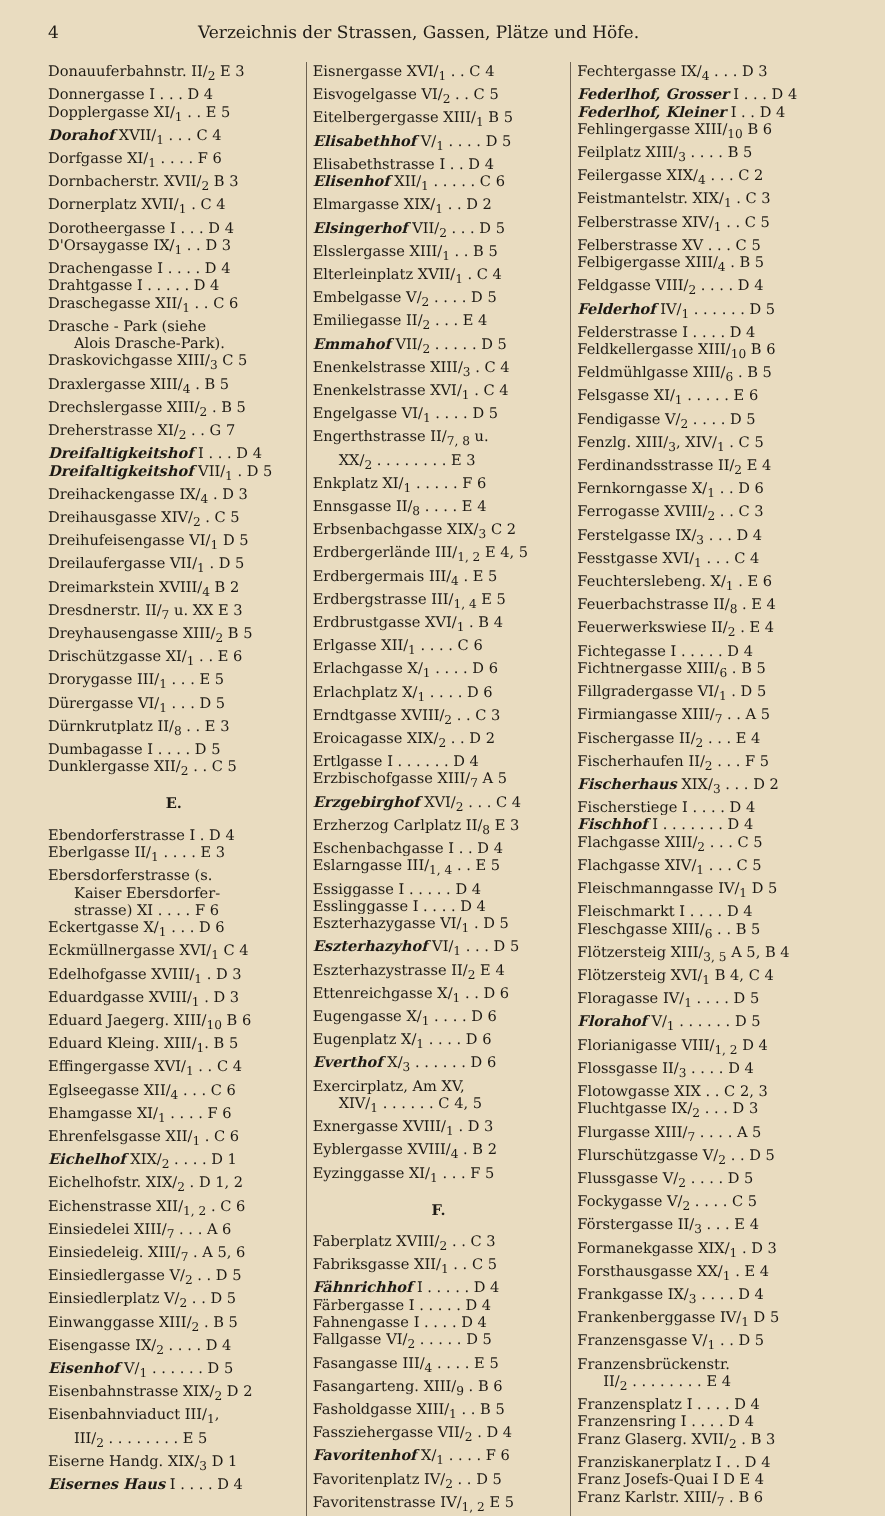4 Verzeichnis der Strassen, Gassen, Plätze und Höfe.
Donauuferbahnstr. II/<sub>2</sub> E 3
Donnergasse I . . . D 4
Dopplergasse XI/<sub>1</sub> . . E 5
Dorahof XVII/<sub>1</sub> . . . C 4
Dorfgasse XI/<sub>1</sub> . . . . F 6
Dornbacherstr. XVII/<sub>2</sub> B 3
Dornerplatz XVII/<sub>1</sub> . C 4
Dorotheergasse I . . . D 4
D'Orsaygasse IX/<sub>1</sub> . . D 3
Drachengasse I . . . . D 4
Drahtgasse I . . . . . D 4
Draschegasse XII/<sub>1</sub> . . C 6
Drasche - Park (siehe
Alois Drasche-Park).
Draskovichgasse XIII/<sub>3</sub> C 5
Draxlergasse XIII/<sub>4</sub> . B 5
Drechslergasse XIII/<sub>2</sub> . B 5
Dreherstrasse XI/<sub>2</sub> . . G 7
Dreifaltigkeitshof I . . . D 4
Dreifaltigkeitshof VII/<sub>1</sub> . D 5
Dreihackengasse IX/<sub>4</sub> . D 3
Dreihausgasse XIV/<sub>2</sub> . C 5
Dreihufeisengasse VI/<sub>1</sub> D 5
Dreilaufergasse VII/<sub>1</sub> . D 5
Dreimarkstein XVIII/<sub>4</sub> B 2
Dresdnerstr. II/<sub>7</sub> u. XX E 3
Dreyhausengasse XIII/<sub>2</sub> B 5
Drischützgasse XI/<sub>1</sub> . . E 6
Drorygasse III/<sub>1</sub> . . . E 5
Dürergasse VI/<sub>1</sub> . . . D 5
Dürnkrutplatz II/<sub>8</sub> . . E 3
Dumbagasse I . . . . D 5
Dunklergasse XII/<sub>2</sub> . . C 5
E.
Ebendorferstrasse I . D 4
Eberlgasse II/<sub>1</sub> . . . . E 3
Ebersdorferstrasse (s.
Kaiser Ebersdorfer-
strasse) XI . . . . F 6
Eckertgasse X/<sub>1</sub> . . . D 6
Eckmüllnergasse XVI/<sub>1</sub> C 4
Edelhofgasse XVIII/<sub>1</sub> . D 3
Eduardgasse XVIII/<sub>1</sub> . D 3
Eduard Jaegerg. XIII/<sub>10</sub> B 6
Eduard Kleing. XIII/<sub>1</sub>. B 5
Effingergasse XVI/<sub>1</sub> . . C 4
Eglseegasse XII/<sub>4</sub> . . . C 6
Ehamgasse XI/<sub>1</sub> . . . . F 6
Ehrenfelsgasse XII/<sub>1</sub> . C 6
Eichelhof XIX/<sub>2</sub> . . . . D 1
Eichelhofstr. XIX/<sub>2</sub> . D 1, 2
Eichenstrasse XII/<sub>1, 2</sub> . C 6
Einsiedelei XIII/<sub>7</sub> . . . A 6
Einsiedeleig. XIII/<sub>7</sub> . A 5, 6
Einsiedlergasse V/<sub>2</sub> . . D 5
Einsiedlerplatz V/<sub>2</sub> . . D 5
Einwanggasse XIII/<sub>2</sub> . B 5
Eisengasse IX/<sub>2</sub> . . . . D 4
Eisenhof V/<sub>1</sub> . . . . . . D 5
Eisenbahnstrasse XIX/<sub>2</sub> D 2
Eisenbahnviaduct III/<sub>1</sub>,
III/<sub>2</sub> . . . . . . . . E 5
Eiserne Handg. XIX/<sub>3</sub> D 1
Eisernes Haus I . . . . D 4
Eisnergasse XVI/<sub>1</sub> . . C 4
Eisvogelgasse VI/<sub>2</sub> . . C 5
Eitelbergergasse XIII/<sub>1</sub> B 5
Elisabethhof V/<sub>1</sub> . . . . D 5
Elisabethstrasse I . . D 4
Elisenhof XII/<sub>1</sub> . . . . . C 6
Elmargasse XIX/<sub>1</sub> . . D 2
Elsingerhof VII/<sub>2</sub> . . . D 5
Elsslergasse XIII/<sub>1</sub> . . B 5
Elterleinplatz XVII/<sub>1</sub> . C 4
Embelgasse V/<sub>2</sub> . . . . D 5
Emiliegasse II/<sub>2</sub> . . . E 4
Emmahof VII/<sub>2</sub> . . . . . D 5
Enenkelstrasse XIII/<sub>3</sub> . C 4
Enenkelstrasse XVI/<sub>1</sub> . C 4
Engelgasse VI/<sub>1</sub> . . . . D 5
Engerthstrasse II/<sub>7, 8</sub> u.
XX/<sub>2</sub> . . . . . . . . E 3
Enkplatz XI/<sub>1</sub> . . . . . F 6
Ennsgasse II/<sub>8</sub> . . . . E 4
Erbsenbachgasse XIX/<sub>3</sub> C 2
Erdbergerlände III/<sub>1, 2</sub> E 4, 5
Erdbergermais III/<sub>4</sub> . E 5
Erdbergstrasse III/<sub>1, 4</sub> E 5
Erdbrustgasse XVI/<sub>1</sub> . B 4
Erlgasse XII/<sub>1</sub> . . . . C 6
Erlachgasse X/<sub>1</sub> . . . . D 6
Erlachplatz X/<sub>1</sub> . . . . D 6
Erndtgasse XVIII/<sub>2</sub> . . C 3
Eroicagasse XIX/<sub>2</sub> . . D 2
Ertlgasse I . . . . . . D 4
Erzbischofgasse XIII/<sub>7</sub> A 5
Erzgebirghof XVI/<sub>2</sub> . . . C 4
Erzherzog Carlplatz II/<sub>8</sub> E 3
Eschenbachgasse I . . D 4
Eslarngasse III/<sub>1, 4</sub> . . E 5
Essiggasse I . . . . . D 4
Esslinggasse I . . . . D 4
Eszterhazygasse VI/<sub>1</sub> . D 5
Eszterhazyhof VI/<sub>1</sub> . . . D 5
Eszterhazystrasse II/<sub>2</sub> E 4
Ettenreichgasse X/<sub>1</sub> . . D 6
Eugengasse X/<sub>1</sub> . . . . D 6
Eugenplatz X/<sub>1</sub> . . . . D 6
Everthof X/<sub>3</sub> . . . . . . D 6
Exercirplatz, Am XV,
XIV/<sub>1</sub> . . . . . . C 4, 5
Exnergasse XVIII/<sub>1</sub> . D 3
Eyblergasse XVIII/<sub>4</sub> . B 2
Eyzinggasse XI/<sub>1</sub> . . . F 5
F.
Faberplatz XVIII/<sub>2</sub> . . C 3
Fabriksgasse XII/<sub>1</sub> . . C 5
Fähnrichhof I . . . . . D 4
Färbergasse I . . . . . D 4
Fahnengasse I . . . . D 4
Fallgasse VI/<sub>2</sub> . . . . . D 5
Fasangasse III/<sub>4</sub> . . . . E 5
Fasangarteng. XIII/<sub>9</sub> . B 6
Fasholdgasse XIII/<sub>1</sub> . . B 5
Fassziehergasse VII/<sub>2</sub> . D 4
Favoritenhof X/<sub>1</sub> . . . . F 6
Favoritenplatz IV/<sub>2</sub> . . D 5
Favoritenstrasse IV/<sub>1, 2</sub> E 5
Fechtergasse IX/<sub>4</sub> . . . D 3
Federlhof, Grosser I . . . D 4
Federlhof, Kleiner I . . D 4
Fehlingergasse XIII/<sub>10</sub> B 6
Feilplatz XIII/<sub>3</sub> . . . . B 5
Feilergasse XIX/<sub>4</sub> . . . C 2
Feistmantelstr. XIX/<sub>1</sub> . C 3
Felberstrasse XIV/<sub>1</sub> . . C 5
Felberstrasse XV . . . C 5
Felbigergasse XIII/<sub>4</sub> . B 5
Feldgasse VIII/<sub>2</sub> . . . . D 4
Felderhof IV/<sub>1</sub> . . . . . . D 5
Felderstrasse I . . . . D 4
Feldkellergasse XIII/<sub>10</sub> B 6
Feldmühlgasse XIII/<sub>6</sub> . B 5
Felsgasse XI/<sub>1</sub> . . . . . E 6
Fendigasse V/<sub>2</sub> . . . . D 5
Fenzlg. XIII/<sub>3</sub>, XIV/<sub>1</sub> . C 5
Ferdinandsstrasse II/<sub>2</sub> E 4
Fernkorngasse X/<sub>1</sub> . . D 6
Ferrogasse XVIII/<sub>2</sub> . . C 3
Ferstelgasse IX/<sub>3</sub> . . . D 4
Fesstgasse XVI/<sub>1</sub> . . . C 4
Feuchterslebeng. X/<sub>1</sub> . E 6
Feuerbachstrasse II/<sub>8</sub> . E 4
Feuerwerkswiese II/<sub>2</sub> . E 4
Fichtegasse I . . . . . D 4
Fichtnergasse XIII/<sub>6</sub> . B 5
Fillgradergasse VI/<sub>1</sub> . D 5
Firmiangasse XIII/<sub>7</sub> . . A 5
Fischergasse II/<sub>2</sub> . . . E 4
Fischerhaufen II/<sub>2</sub> . . . F 5
Fischerhaus XIX/<sub>3</sub> . . . D 2
Fischerstiege I . . . . D 4
Fischhof I . . . . . . . D 4
Flachgasse XIII/<sub>2</sub> . . . C 5
Flachgasse XIV/<sub>1</sub> . . . C 5
Fleischmanngasse IV/<sub>1</sub> D 5
Fleischmarkt I . . . . D 4
Fleschgasse XIII/<sub>6</sub> . . B 5
Flötzersteig XIII/<sub>3, 5</sub> A 5, B 4
Flötzersteig XVI/<sub>1</sub> B 4, C 4
Floragasse IV/<sub>1</sub> . . . . D 5
Florahof V/<sub>1</sub> . . . . . . D 5
Florianigasse VIII/<sub>1, 2</sub> D 4
Flossgasse II/<sub>3</sub> . . . . D 4
Flotowgasse XIX . . C 2, 3
Fluchtgasse IX/<sub>2</sub> . . . D 3
Flurgasse XIII/<sub>7</sub> . . . . A 5
Flurschützgasse V/<sub>2</sub> . . D 5
Flussgasse V/<sub>2</sub> . . . . D 5
Fockygasse V/<sub>2</sub> . . . . C 5
Förstergasse II/<sub>3</sub> . . . E 4
Formanekgasse XIX/<sub>1</sub> . D 3
Forsthausgasse XX/<sub>1</sub> . E 4
Frankgasse IX/<sub>3</sub> . . . . D 4
Frankenberggasse IV/<sub>1</sub> D 5
Franzensgasse V/<sub>1</sub> . . D 5
Franzensbrückenstr.
II/<sub>2</sub> . . . . . . . . E 4
Franzensplatz I . . . . D 4
Franzensring I . . . . D 4
Franz Glaserg. XVII/<sub>2</sub> . B 3
Franziskanerplatz I . . D 4
Franz Josefs-Quai I D E 4
Franz Karlstr. XIII/<sub>7</sub> . B 6